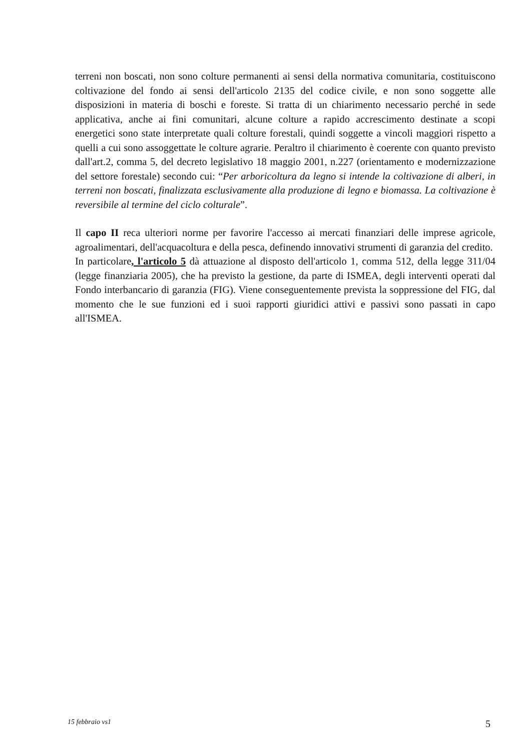terreni non boscati, non sono colture permanenti ai sensi della normativa comunitaria, costituiscono coltivazione del fondo ai sensi dell'articolo 2135 del codice civile, e non sono soggette alle disposizioni in materia di boschi e foreste. Si tratta di un chiarimento necessario perché in sede applicativa, anche ai fini comunitari, alcune colture a rapido accrescimento destinate a scopi energetici sono state interpretate quali colture forestali, quindi soggette a vincoli maggiori rispetto a quelli a cui sono assoggettate le colture agrarie. Peraltro il chiarimento è coerente con quanto previsto dall'art.2, comma 5, del decreto legislativo 18 maggio 2001, n.227 (orientamento e modernizzazione del settore forestale) secondo cui: “Per arboricoltura da legno si intende la coltivazione di alberi, in terreni non boscati, finalizzata esclusivamente alla produzione di legno e biomassa. La coltivazione è reversibile al termine del ciclo colturale”.
Il capo II reca ulteriori norme per favorire l'accesso ai mercati finanziari delle imprese agricole, agroalimentari, dell'acquacoltura e della pesca, definendo innovativi strumenti di garanzia del credito.
In particolare, l'articolo 5 dà attuazione al disposto dell'articolo 1, comma 512, della legge 311/04 (legge finanziaria 2005), che ha previsto la gestione, da parte di ISMEA, degli interventi operati dal Fondo interbancario di garanzia (FIG). Viene conseguentemente prevista la soppressione del FIG, dal momento che le sue funzioni ed i suoi rapporti giuridici attivi e passivi sono passati in capo all'ISMEA.
15 febbraio vs1 5